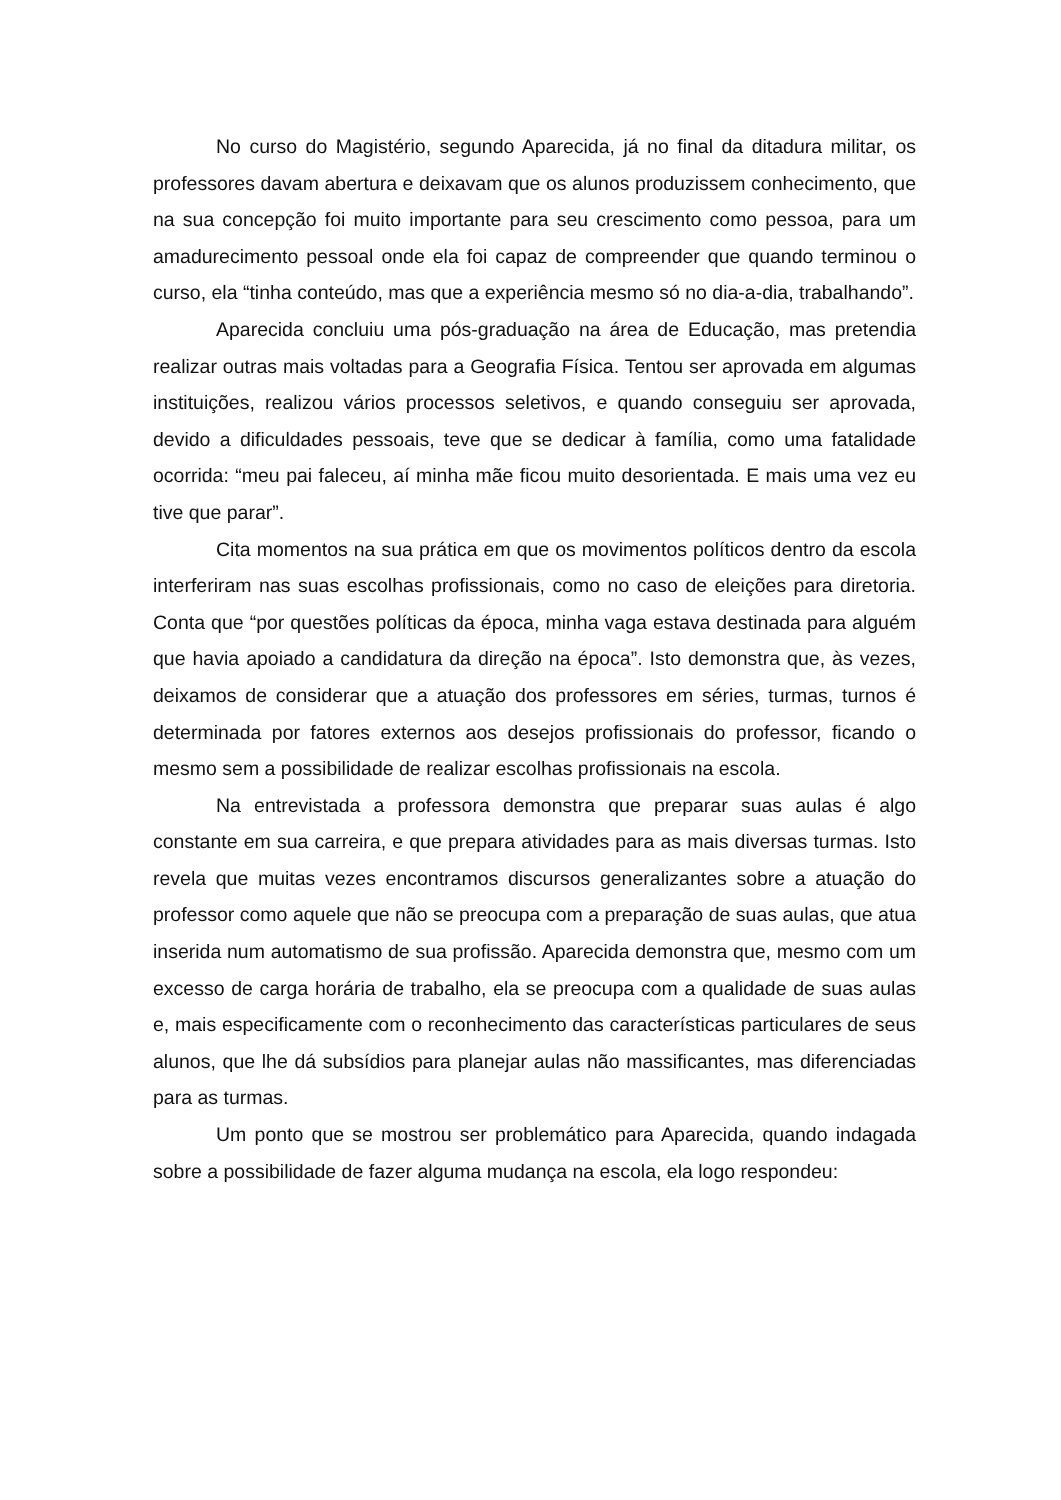No curso do Magistério, segundo Aparecida, já no final da ditadura militar, os professores davam abertura e deixavam que os alunos produzissem conhecimento, que na sua concepção foi muito importante para seu crescimento como pessoa, para um amadurecimento pessoal onde ela foi capaz de compreender que quando terminou o curso, ela “tinha conteúdo, mas que a experiência mesmo só no dia-a-dia, trabalhando”.
Aparecida concluiu uma pós-graduação na área de Educação, mas pretendia realizar outras mais voltadas para a Geografia Física. Tentou ser aprovada em algumas instituições, realizou vários processos seletivos, e quando conseguiu ser aprovada, devido a dificuldades pessoais, teve que se dedicar à família, como uma fatalidade ocorrida: “meu pai faleceu, aí minha mãe ficou muito desorientada. E mais uma vez eu tive que parar”.
Cita momentos na sua prática em que os movimentos políticos dentro da escola interferiram nas suas escolhas profissionais, como no caso de eleições para diretoria. Conta que “por questões políticas da época, minha vaga estava destinada para alguém que havia apoiado a candidatura da direção na época”. Isto demonstra que, às vezes, deixamos de considerar que a atuação dos professores em séries, turmas, turnos é determinada por fatores externos aos desejos profissionais do professor, ficando o mesmo sem a possibilidade de realizar escolhas profissionais na escola.
Na entrevistada a professora demonstra que preparar suas aulas é algo constante em sua carreira, e que prepara atividades para as mais diversas turmas. Isto revela que muitas vezes encontramos discursos generalizantes sobre a atuação do professor como aquele que não se preocupa com a preparação de suas aulas, que atua inserida num automatismo de sua profissão. Aparecida demonstra que, mesmo com um excesso de carga horária de trabalho, ela se preocupa com a qualidade de suas aulas e, mais especificamente com o reconhecimento das características particulares de seus alunos, que lhe dá subsídios para planejar aulas não massificantes, mas diferenciadas para as turmas.
Um ponto que se mostrou ser problemático para Aparecida, quando indagada sobre a possibilidade de fazer alguma mudança na escola, ela logo respondeu: